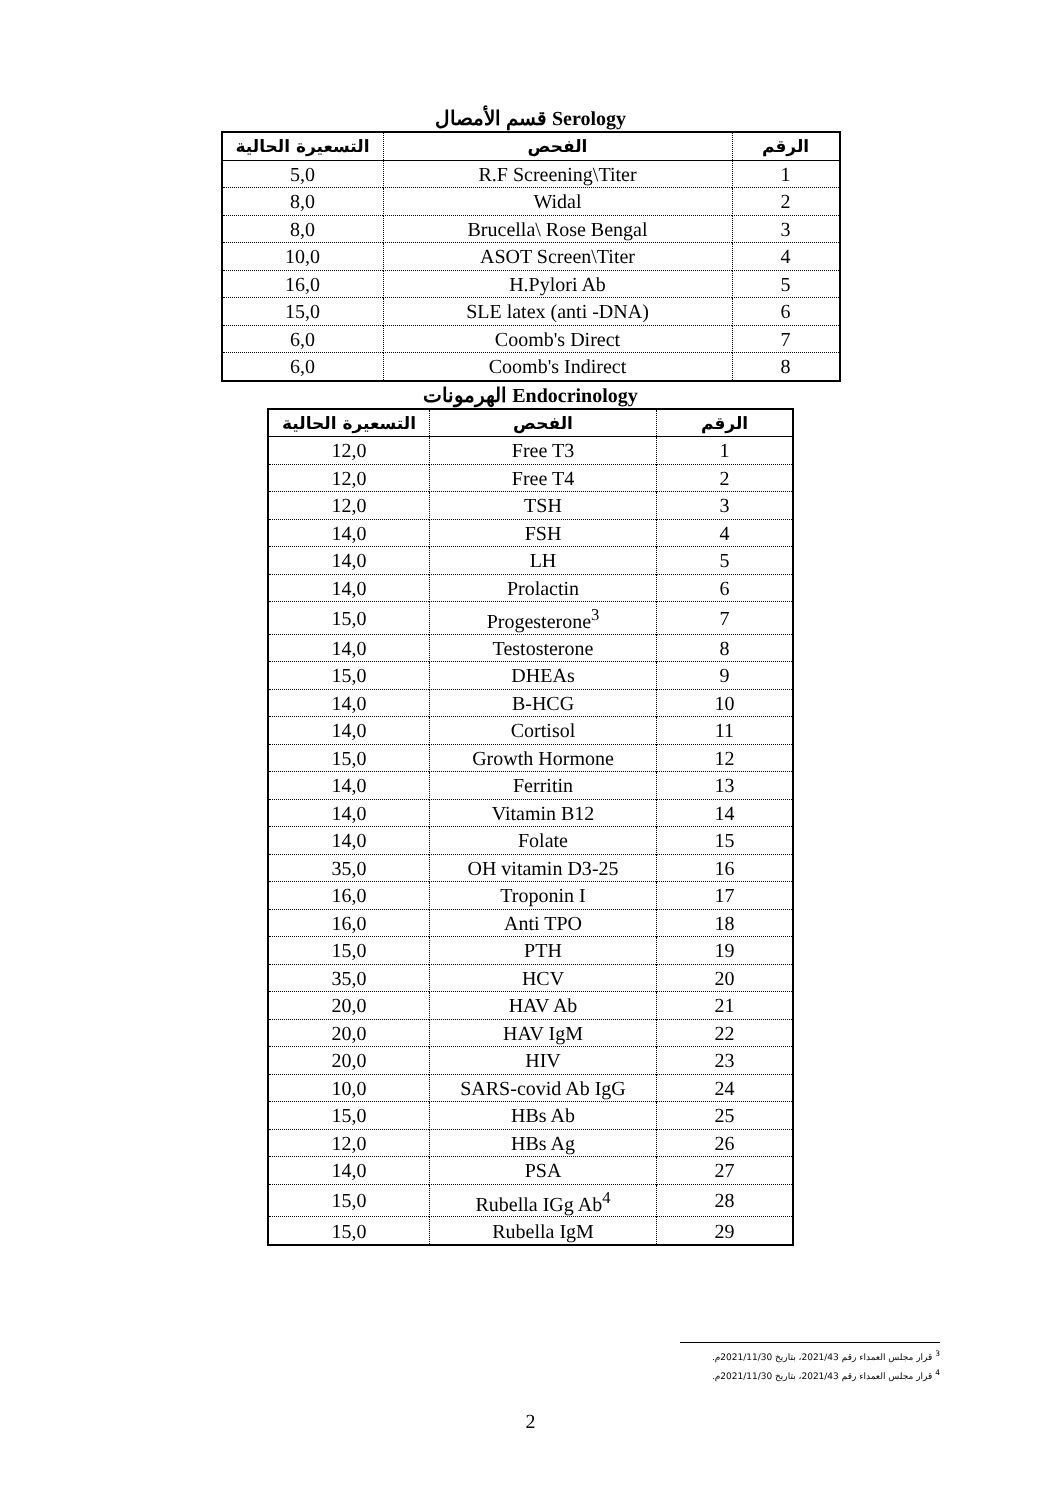قسم الأمصال Serology
| الرقم | الفحص | التسعيرة الحالية |
| --- | --- | --- |
| 1 | R.F Screening\Titer | 5,0 |
| 2 | Widal | 8,0 |
| 3 | Brucella\ Rose Bengal | 8,0 |
| 4 | ASOT Screen\Titer | 10,0 |
| 5 | H.Pylori Ab | 16,0 |
| 6 | SLE latex (anti -DNA) | 15,0 |
| 7 | Coomb's Direct | 6,0 |
| 8 | Coomb's Indirect | 6,0 |
الهرمونات Endocrinology
| الرقم | الفحص | التسعيرة الحالية |
| --- | --- | --- |
| 1 | Free T3 | 12,0 |
| 2 | Free T4 | 12,0 |
| 3 | TSH | 12,0 |
| 4 | FSH | 14,0 |
| 5 | LH | 14,0 |
| 6 | Prolactin | 14,0 |
| 7 | Progesterone<sup>3</sup> | 15,0 |
| 8 | Testosterone | 14,0 |
| 9 | DHEAs | 15,0 |
| 10 | B-HCG | 14,0 |
| 11 | Cortisol | 14,0 |
| 12 | Growth Hormone | 15,0 |
| 13 | Ferritin | 14,0 |
| 14 | Vitamin B12 | 14,0 |
| 15 | Folate | 14,0 |
| 16 | 25-OH vitamin D3 | 35,0 |
| 17 | Troponin I | 16,0 |
| 18 | Anti TPO | 16,0 |
| 19 | PTH | 15,0 |
| 20 | HCV | 35,0 |
| 21 | HAV Ab | 20,0 |
| 22 | HAV IgM | 20,0 |
| 23 | HIV | 20,0 |
| 24 | SARS-covid Ab IgG | 10,0 |
| 25 | HBs Ab | 15,0 |
| 26 | HBs Ag | 12,0 |
| 27 | PSA | 14,0 |
| 28 | Rubella IGg Ab<sup>4</sup> | 15,0 |
| 29 | Rubella IgM | 15,0 |
<sup>3</sup> قرار مجلس العمداء رقم 2021/43، بتاريخ 2021/11/30م.
<sup>4</sup> قرار مجلس العمداء رقم 2021/43، بتاريخ 2021/11/30م.
2